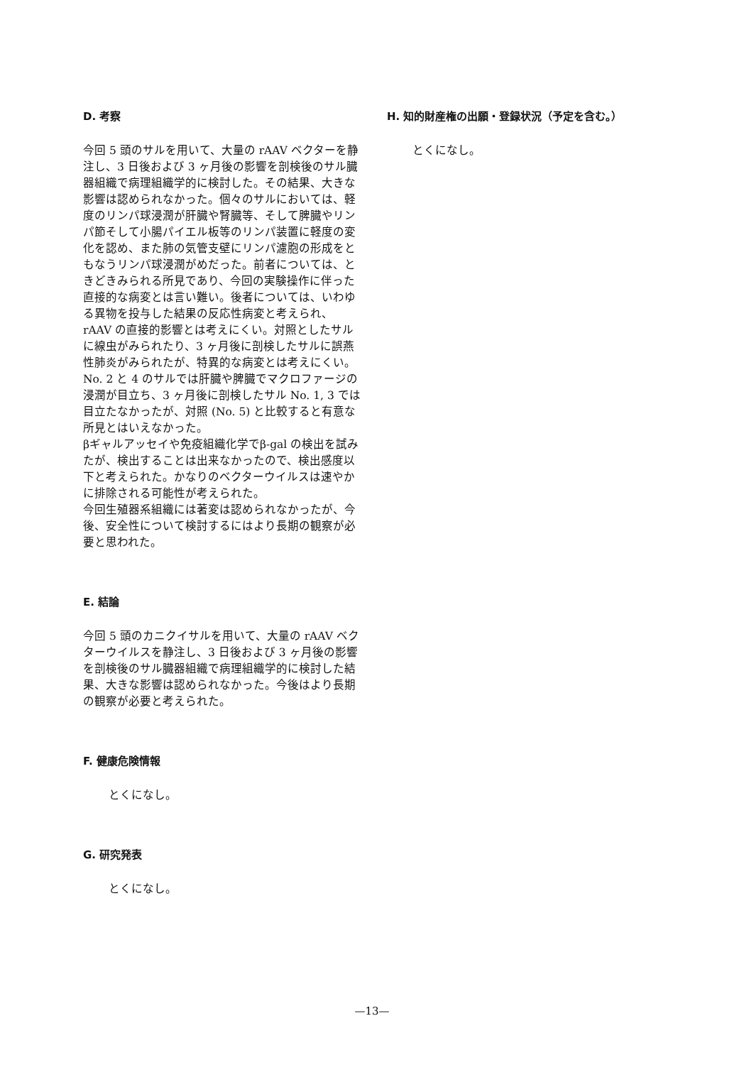D. 考察
今回 5 頭のサルを用いて、大量の rAAV ベクターを静注し、3 日後および 3 ヶ月後の影響を剖検後のサル臓器組織で病理組織学的に検討した。その結果、大きな影響は認められなかった。個々のサルにおいては、軽度のリンパ球浸潤が肝臓や腎臓等、そして脾臓やリンパ節そして小腸パイエル板等のリンパ装置に軽度の変化を認め、また肺の気管支壁にリンパ濾胞の形成をともなうリンパ球浸潤がめだった。前者については、ときどきみられる所見であり、今回の実験操作に伴った直接的な病変とは言い難い。後者については、いわゆる異物を投与した結果の反応性病変と考えられ、rAAV の直接的影響とは考えにくい。対照としたサルに線虫がみられたり、3 ヶ月後に剖検したサルに誤燕性肺炎がみられたが、特異的な病変とは考えにくい。
No. 2 と 4 のサルでは肝臓や脾臓でマクロファージの浸潤が目立ち、3 ヶ月後に剖検したサル No. 1, 3 では目立たなかったが、対照 (No. 5) と比較すると有意な所見とはいえなかった。
βギャルアッセイや免疫組織化学でβ-gal の検出を試みたが、検出することは出来なかったので、検出感度以下と考えられた。かなりのベクターウイルスは速やかに排除される可能性が考えられた。
今回生殖器系組織には著変は認められなかったが、今後、安全性について検討するにはより長期の観察が必要と思われた。
E. 結論
今回 5 頭のカニクイサルを用いて、大量の rAAV ベクターウイルスを静注し、3 日後および 3 ヶ月後の影響を剖検後のサル臓器組織で病理組織学的に検討した結果、大きな影響は認められなかった。今後はより長期の観察が必要と考えられた。
F. 健康危険情報
とくになし。
G. 研究発表
とくになし。
H. 知的財産権の出願・登録状況（予定を含む。）
とくになし。
—13—